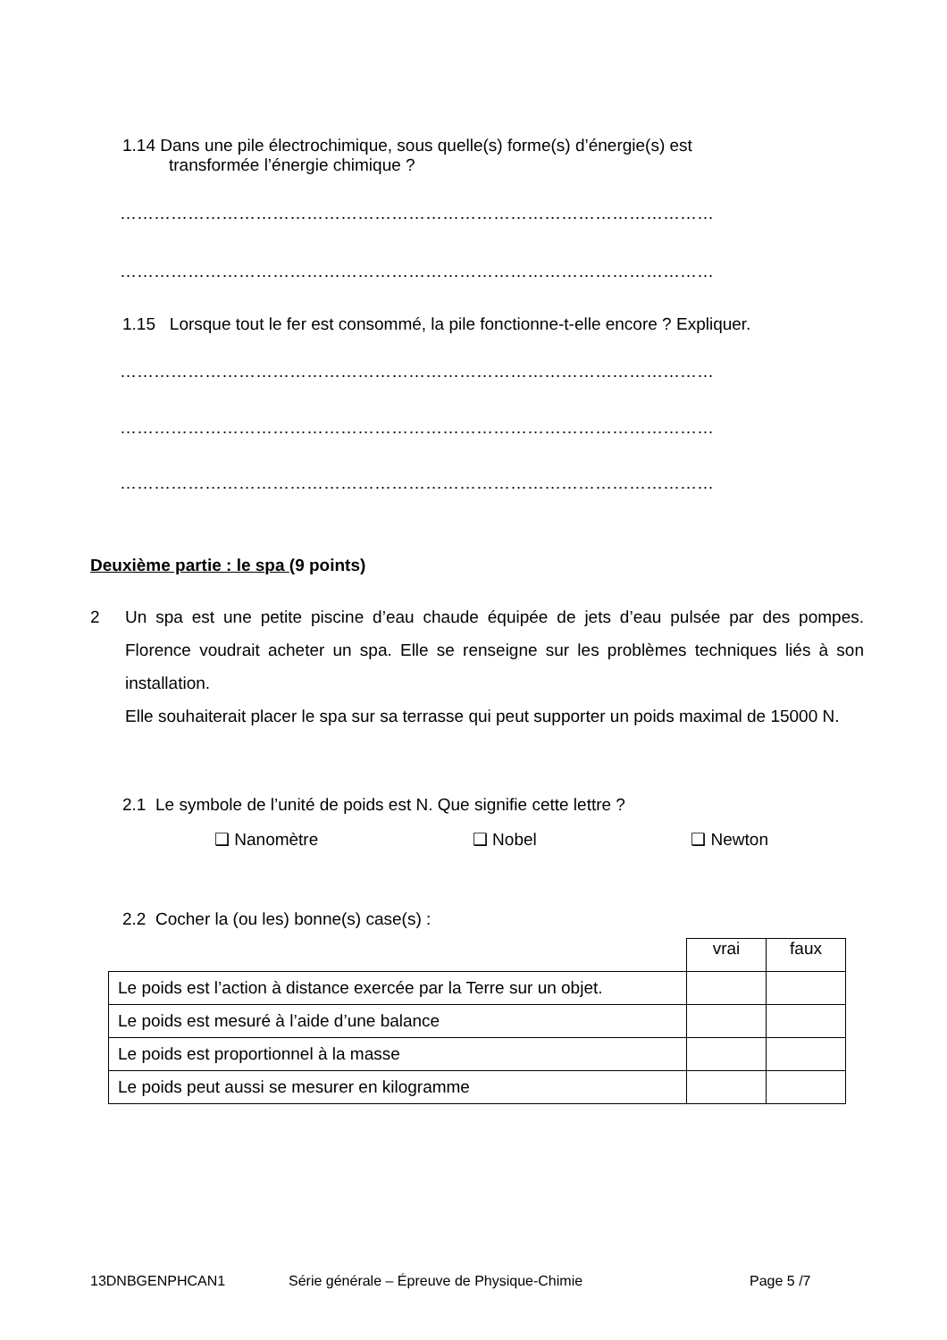1.14 Dans une pile électrochimique, sous quelle(s) forme(s) d’énergie(s) est
transformée l’énergie chimique ?
……………………………………………………………………………………………
……………………………………………………………………………………………
1.15 Lorsque tout le fer est consommé, la pile fonctionne-t-elle encore ? Expliquer.
……………………………………………………………………………………………
……………………………………………………………………………………………
……………………………………………………………………………………………
Deuxième partie : le spa (9 points)
2 Un spa est une petite piscine d’eau chaude équipée de jets d’eau pulsée par des pompes. Florence voudrait acheter un spa. Elle se renseigne sur les problèmes techniques liés à son installation.
Elle souhaiterait placer le spa sur sa terrasse qui peut supporter un poids maximal de 15000 N.
2.1 Le symbole de l’unité de poids est N. Que signifie cette lettre ?
❑ Nanomètre ❑ Nobel ❑ Newton
2.2 Cocher la (ou les) bonne(s) case(s) :
| | vrai | faux |
| Le poids est l’action à distance exercée par la Terre sur un objet. | | |
| Le poids est mesuré à l’aide d’une balance | | |
| Le poids est proportionnel à la masse | | |
| Le poids peut aussi se mesurer en kilogramme | | |
13DNBGENPHCAN1 Série générale – Épreuve de Physique-Chimie Page 5 /7